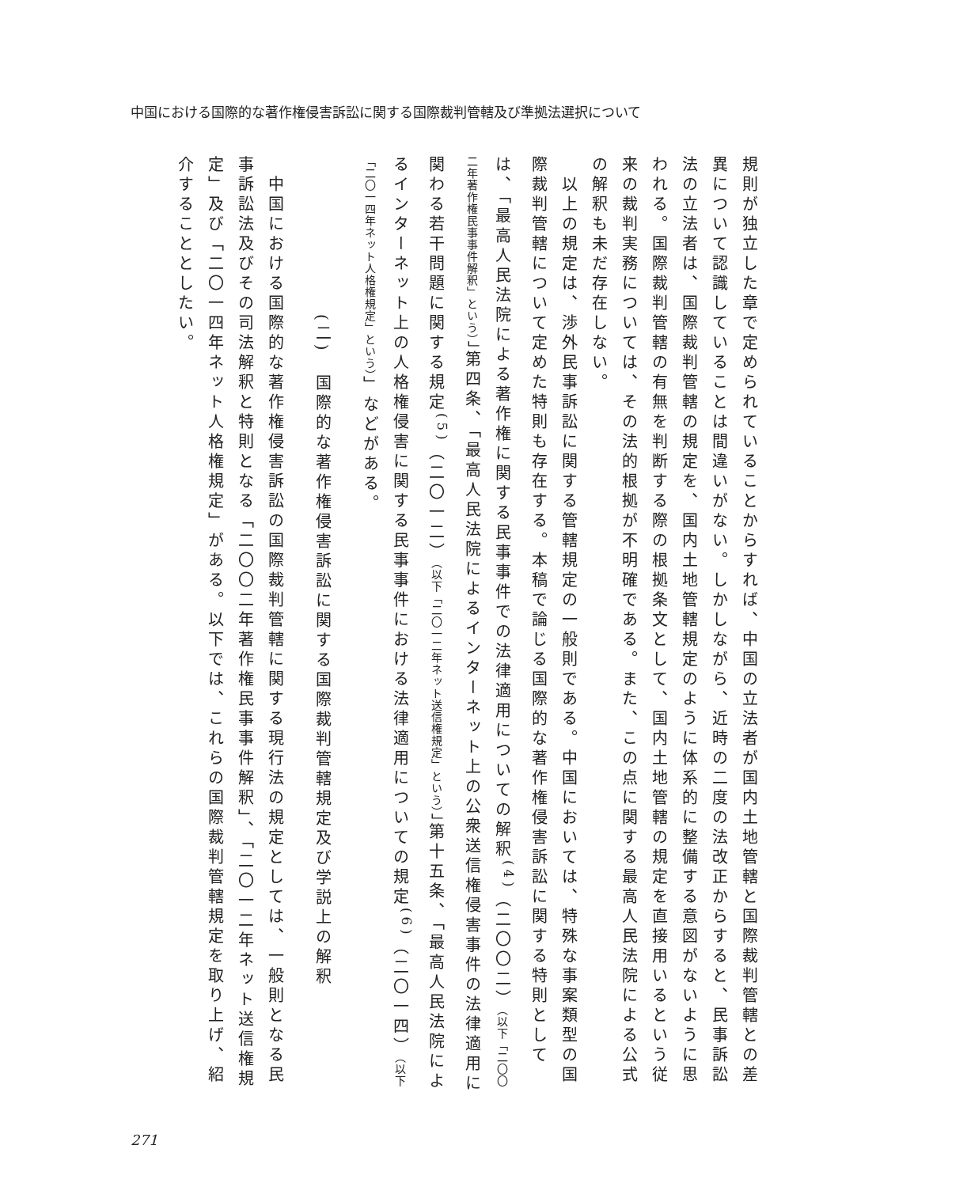中国における国際的な著作権侵害訴訟に関する国際裁判管轄及び準拠法選択について
規則が独立した章で定められていることからすれば、中国の立法者が国内土地管轄と国際裁判管轄との差異について認識していることは間違いがない。しかしながら、近時の二度の法改正からすると、民事訴訟法の立法者は、国際裁判管轄の規定を、国内土地管轄規定のように体系的に整備する意図がないように思われる。国際裁判管轄の有無を判断する際の根拠条文として、国内土地管轄の規定を直接用いるという従来の裁判実務については、その法的根拠が不明確である。また、この点に関する最高人民法院による公式の解釈も未だ存在しない。
　以上の規定は、渉外民事訴訟に関する管轄規定の一般則である。中国においては、特殊な事案類型の国際裁判管轄について定めた特則も存在する。本稿で論じる国際的な著作権侵害訴訟に関する特則としては、「最高人民法院による著作権に関する民事事件での法律適用についての解釈<sup>(4)</sup>（二〇〇二）（以下「二〇〇二年著作権民事事件解釈」という）」第四条、「最高人民法院によるインターネット上の公衆送信権侵害事件の法律適用に関わる若干問題に関する規定<sup>(5)</sup>（二〇一二）（以下「二〇一二年ネット送信権規定」という）」第十五条、「最高人民法院によるインターネット上の人格権侵害に関する民事事件における法律適用についての規定<sup>(6)</sup>（二〇一四）（以下「二〇一四年ネット人格権規定」という）」などがある。
(二)　国際的な著作権侵害訴訟に関する国際裁判管轄規定及び学説上の解釈
　中国における国際的な著作権侵害訴訟の国際裁判管轄に関する現行法の規定としては、一般則となる民事訴訟法及びその司法解釈と特則となる「二〇〇二年著作権民事事件解釈」、「二〇一二年ネット送信権規定」及び「二〇一四年ネット人格権規定」がある。以下では、これらの国際裁判管轄規定を取り上げ、紹介することとしたい。
271